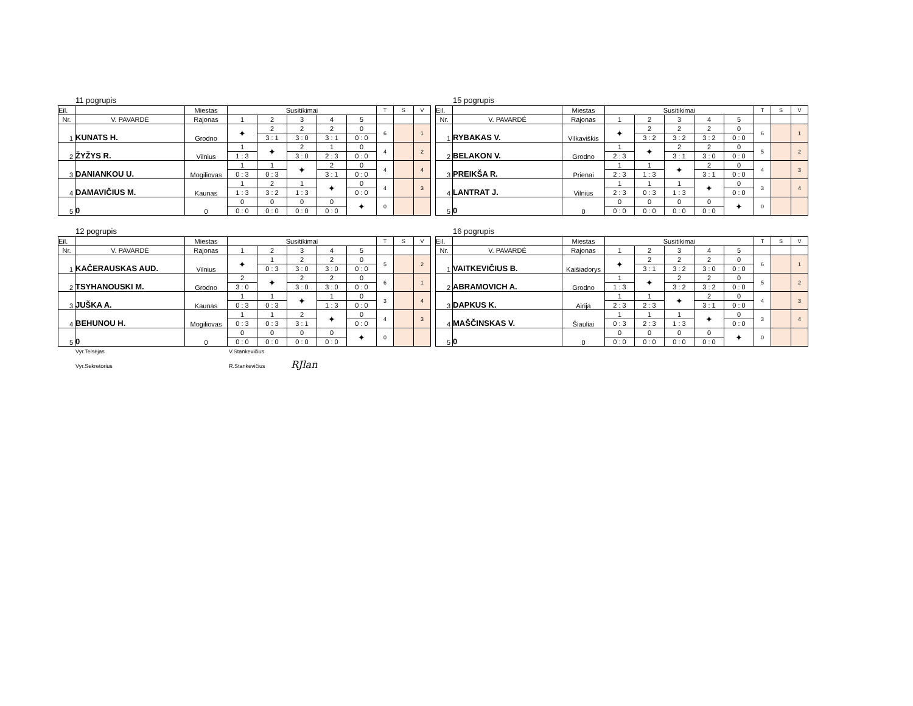11 pogrupis
| Eil. | | Miestas | Susitikimai | | | | | T | S | V |
| Nr. | V. PAVARDĖ | Rajonas | 1 | 2 | 3 | 4 | 5 | | | |
| 1 | KUNATS H. | Grodno | ✦ | 2 | 2 | 2 | 0 | 6 | | 1 |
| | | | | 3 : 1 | 3 : 0 | 3 : 1 | 0 : 0 | | | |
| 2 | ŽYŽYS R. | Vilnius | 1 | ✦ | 2 | 1 | 0 | 4 | | 2 |
| | | | 1 : 3 | | 3 : 0 | 2 : 3 | 0 : 0 | | | |
| 3 | DANIANKOU U. | Mogiliovas | 1 | 1 | ✦ | 2 | 0 | 4 | | 4 |
| | | | 0 : 3 | 0 : 3 | | 3 : 1 | 0 : 0 | | | |
| 4 | DAMAVIČIUS M. | Kaunas | 1 | 2 | 1 | ✦ | 0 | 4 | | 3 |
| | | | 1 : 3 | 3 : 2 | 1 : 3 | | 0 : 0 | | | |
| 5 | 0 | 0 | 0 | 0 | 0 | 0 | ✦ | 0 | | |
| | | | 0 : 0 | 0 : 0 | 0 : 0 | 0 : 0 | | | | |
15 pogrupis
| Eil. | | Miestas | Susitikimai | | | | | T | S | V |
| Nr. | V. PAVARDĖ | Rajonas | 1 | 2 | 3 | 4 | 5 | | | |
| 1 | RYBAKAS V. | Vilkaviškis | ✦ | 2 | 2 | 2 | 0 | 6 | | 1 |
| | | | | 3 : 2 | 3 : 2 | 3 : 2 | 0 : 0 | | | |
| 2 | BELAKON V. | Grodno | 1 | ✦ | 2 | 2 | 0 | 5 | | 2 |
| | | | 2 : 3 | | 3 : 1 | 3 : 0 | 0 : 0 | | | |
| 3 | PREIKŠA R. | Prienai | 1 | 1 | ✦ | 2 | 0 | 4 | | 3 |
| | | | 2 : 3 | 1 : 3 | | 3 : 1 | 0 : 0 | | | |
| 4 | LANTRAT J. | Vilnius | 1 | 1 | 1 | ✦ | 0 | 3 | | 4 |
| | | | 2 : 3 | 0 : 3 | 1 : 3 | | 0 : 0 | | | |
| 5 | 0 | 0 | 0 | 0 | 0 | 0 | ✦ | 0 | | |
| | | | 0 : 0 | 0 : 0 | 0 : 0 | 0 : 0 | | | | |
12 pogrupis
| Eil. | | Miestas | Susitikimai | | | | | T | S | V |
| Nr. | V. PAVARDĖ | Rajonas | 1 | 2 | 3 | 4 | 5 | | | |
| 1 | KAČERAUSKAS AUD. | Vilnius | ✦ | 1 | 2 | 2 | 0 | 5 | | 2 |
| | | | | 0 : 3 | 3 : 0 | 3 : 0 | 0 : 0 | | | |
| 2 | TSYHANOUSKI M. | Grodno | 2 | ✦ | 2 | 2 | 0 | 6 | | 1 |
| | | | 3 : 0 | | 3 : 0 | 3 : 0 | 0 : 0 | | | |
| 3 | JUŠKA A. | Kaunas | 1 | 1 | ✦ | 1 | 0 | 3 | | 4 |
| | | | 0 : 3 | 0 : 3 | | 1 : 3 | 0 : 0 | | | |
| 4 | BEHUNOU H. | Mogiliovas | 1 | 1 | 2 | ✦ | 0 | 4 | | 3 |
| | | | 0 : 3 | 0 : 3 | 3 : 1 | | 0 : 0 | | | |
| 5 | 0 | 0 | 0 | 0 | 0 | 0 | ✦ | 0 | | |
| | | | 0 : 0 | 0 : 0 | 0 : 0 | 0 : 0 | | | | |
16 pogrupis
| Eil. | | Miestas | Susitikimai | | | | | T | S | V |
| Nr. | V. PAVARDĖ | Rajonas | 1 | 2 | 3 | 4 | 5 | | | |
| 1 | VAITKEVIČIUS B. | Kaišiadorys | ✦ | 2 | 2 | 2 | 0 | 6 | | 1 |
| | | | | 3 : 1 | 3 : 2 | 3 : 0 | 0 : 0 | | | |
| 2 | ABRAMOVICH A. | Grodno | 1 | ✦ | 2 | 2 | 0 | 5 | | 2 |
| | | | 1 : 3 | | 3 : 2 | 3 : 2 | 0 : 0 | | | |
| 3 | DAPKUS K. | Airija | 1 | 1 | ✦ | 2 | 0 | 4 | | 3 |
| | | | 2 : 3 | 2 : 3 | | 3 : 1 | 0 : 0 | | | |
| 4 | MAŠČINSKAS V. | Šiauliai | 1 | 1 | 1 | ✦ | 0 | 3 | | 4 |
| | | | 0 : 3 | 2 : 3 | 1 : 3 | | 0 : 0 | | | |
| 5 | 0 | 0 | 0 | 0 | 0 | 0 | ✦ | 0 | | |
| | | | 0 : 0 | 0 : 0 | 0 : 0 | 0 : 0 | | | | |
Vyr.Teisėjas V.Stankevičius
Vyr.Sekretorius R.Stankevičius RJlan